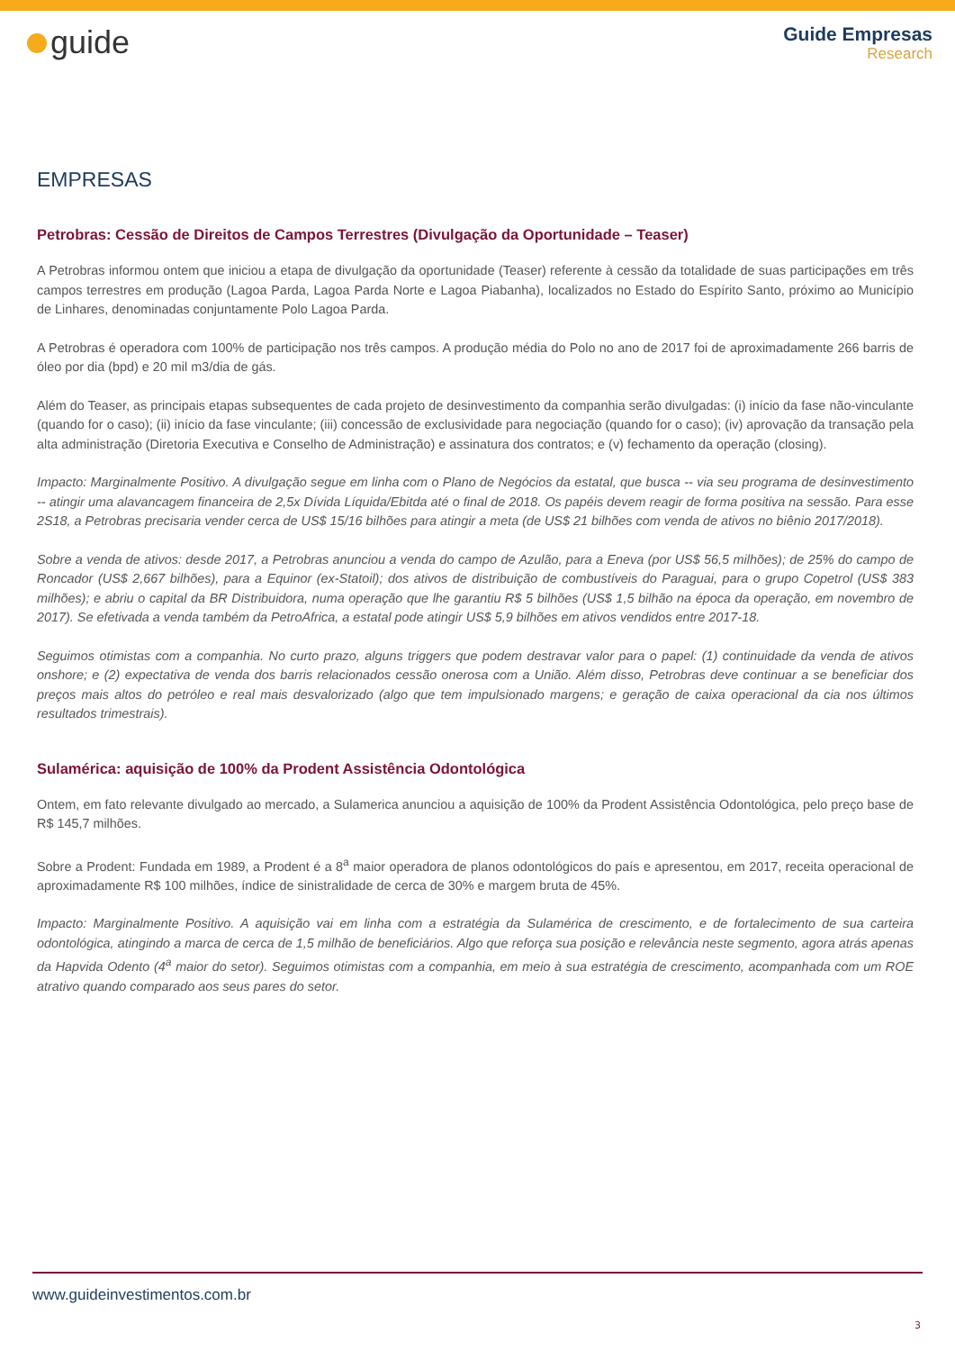guide
Guide Empresas
Research
EMPRESAS
Petrobras: Cessão de Direitos de Campos Terrestres (Divulgação da Oportunidade – Teaser)
A Petrobras informou ontem que iniciou a etapa de divulgação da oportunidade (Teaser) referente à cessão da totalidade de suas participações em três campos terrestres em produção (Lagoa Parda, Lagoa Parda Norte e Lagoa Piabanha), localizados no Estado do Espírito Santo, próximo ao Município de Linhares, denominadas conjuntamente Polo Lagoa Parda.
A Petrobras é operadora com 100% de participação nos três campos. A produção média do Polo no ano de 2017 foi de aproximadamente 266 barris de óleo por dia (bpd) e 20 mil m3/dia de gás.
Além do Teaser, as principais etapas subsequentes de cada projeto de desinvestimento da companhia serão divulgadas: (i) início da fase não-vinculante (quando for o caso); (ii) início da fase vinculante; (iii) concessão de exclusividade para negociação (quando for o caso); (iv) aprovação da transação pela alta administração (Diretoria Executiva e Conselho de Administração) e assinatura dos contratos; e (v) fechamento da operação (closing).
Impacto: Marginalmente Positivo. A divulgação segue em linha com o Plano de Negócios da estatal, que busca -- via seu programa de desinvestimento -- atingir uma alavancagem financeira de 2,5x Dívida Líquida/Ebitda até o final de 2018. Os papéis devem reagir de forma positiva na sessão. Para esse 2S18, a Petrobras precisaria vender cerca de US$ 15/16 bilhões para atingir a meta (de US$ 21 bilhões com venda de ativos no biênio 2017/2018).
Sobre a venda de ativos: desde 2017, a Petrobras anunciou a venda do campo de Azulão, para a Eneva (por US$ 56,5 milhões); de 25% do campo de Roncador (US$ 2,667 bilhões), para a Equinor (ex-Statoil); dos ativos de distribuição de combustíveis do Paraguai, para o grupo Copetrol (US$ 383 milhões); e abriu o capital da BR Distribuidora, numa operação que lhe garantiu R$ 5 bilhões (US$ 1,5 bilhão na época da operação, em novembro de 2017). Se efetivada a venda também da PetroAfrica, a estatal pode atingir US$ 5,9 bilhões em ativos vendidos entre 2017-18.
Seguimos otimistas com a companhia. No curto prazo, alguns triggers que podem destravar valor para o papel: (1) continuidade da venda de ativos onshore; e (2) expectativa de venda dos barris relacionados cessão onerosa com a União. Além disso, Petrobras deve continuar a se beneficiar dos preços mais altos do petróleo e real mais desvalorizado (algo que tem impulsionado margens; e geração de caixa operacional da cia nos últimos resultados trimestrais).
Sulamérica: aquisição de 100% da Prodent Assistência Odontológica
Ontem, em fato relevante divulgado ao mercado, a Sulamerica anunciou a aquisição de 100% da Prodent Assistência Odontológica, pelo preço base de R$ 145,7 milhões.
Sobre a Prodent: Fundada em 1989, a Prodent é a 8<sup>a</sup> maior operadora de planos odontológicos do país e apresentou, em 2017, receita operacional de aproximadamente R$ 100 milhões, índice de sinistralidade de cerca de 30% e margem bruta de 45%.
Impacto: Marginalmente Positivo. A aquisição vai em linha com a estratégia da Sulamérica de crescimento, e de fortalecimento de sua carteira odontológica, atingindo a marca de cerca de 1,5 milhão de beneficiários. Algo que reforça sua posição e relevância neste segmento, agora atrás apenas da Hapvida Odento (4<sup>a</sup> maior do setor). Seguimos otimistas com a companhia, em meio à sua estratégia de crescimento, acompanhada com um ROE atrativo quando comparado aos seus pares do setor.
www.guideinvestimentos.com.br
3